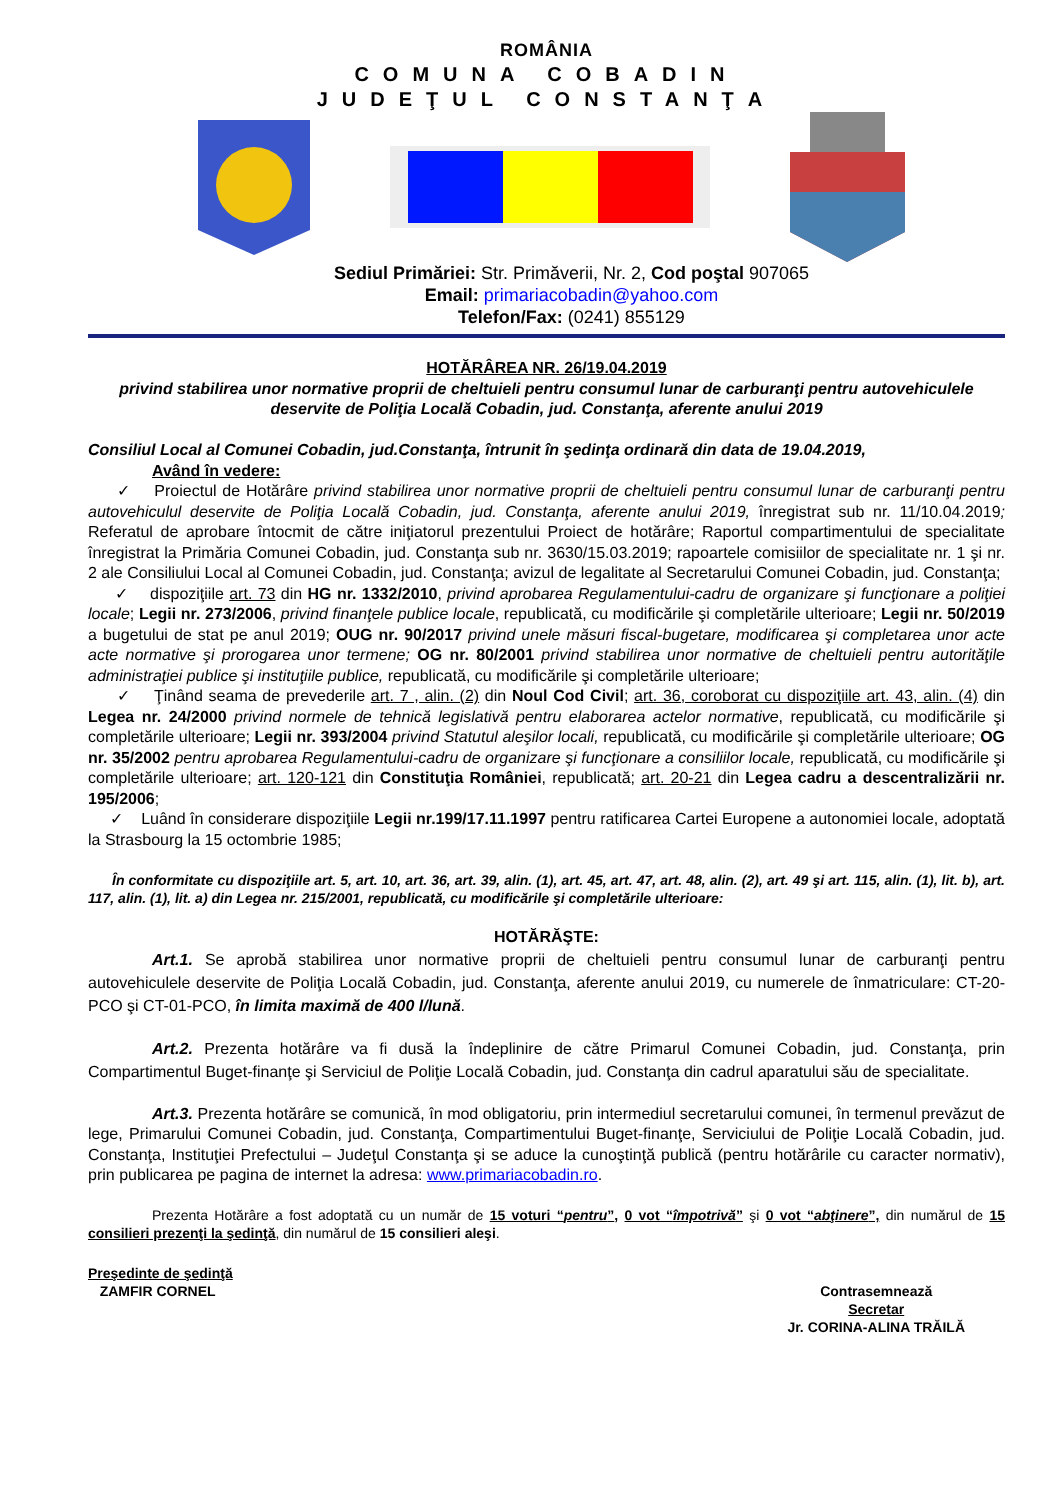ROMÂNIA
COMUNA COBADIN
JUDEŢUL CONSTANŢA
Sediul Primăriei: Str. Primăverii, Nr. 2, Cod poştal 907065
Email: primariacobadin@yahoo.com
Telefon/Fax: (0241) 855129
HOTĂRÂREA NR. 26/19.04.2019
privind stabilirea unor normative proprii de cheltuieli pentru consumul lunar de carburanţi pentru autovehiculele deservite de Poliţia Locală Cobadin, jud. Constanţa, aferente anului 2019
Consiliul Local al Comunei Cobadin, jud.Constanţa, întrunit în şedinţa ordinară din data de 19.04.2019,
Având în vedere:
✓ Proiectul de Hotărâre privind stabilirea unor normative proprii de cheltuieli pentru consumul lunar de carburanţi pentru autovehiculul deservite de Poliţia Locală Cobadin, jud. Constanţa, aferente anului 2019, înregistrat sub nr. 11/10.04.2019; Referatul de aprobare întocmit de către iniţiatorul prezentului Proiect de hotărâre; Raportul compartimentului de specialitate înregistrat la Primăria Comunei Cobadin, jud. Constanţa sub nr. 3630/15.03.2019; rapoartele comisiilor de specialitate nr. 1 şi nr. 2 ale Consiliului Local al Comunei Cobadin, jud. Constanţa; avizul de legalitate al Secretarului Comunei Cobadin, jud. Constanţa;
✓ dispoziţiile art. 73 din HG nr. 1332/2010, privind aprobarea Regulamentului-cadru de organizare şi funcţionare a poliţiei locale; Legii nr. 273/2006, privind finanţele publice locale, republicată, cu modificările şi completările ulterioare; Legii nr. 50/2019 a bugetului de stat pe anul 2019; OUG nr. 90/2017 privind unele măsuri fiscal-bugetare, modificarea şi completarea unor acte acte normative şi prorogarea unor termene; OG nr. 80/2001 privind stabilirea unor normative de cheltuieli pentru autorităţile administraţiei publice şi instituţiile publice, republicată, cu modificările şi completările ulterioare;
✓ Ţinând seama de prevederile art. 7 , alin. (2) din Noul Cod Civil; art. 36, coroborat cu dispoziţiile art. 43, alin. (4) din Legea nr. 24/2000 privind normele de tehnică legislativă pentru elaborarea actelor normative, republicată, cu modificările şi completările ulterioare; Legii nr. 393/2004 privind Statutul aleşilor locali, republicată, cu modificările şi completările ulterioare; OG nr. 35/2002 pentru aprobarea Regulamentului-cadru de organizare şi funcţionare a consiliilor locale, republicată, cu modificările şi completările ulterioare; art. 120-121 din Constituţia României, republicată; art. 20-21 din Legea cadru a descentralizării nr. 195/2006;
✓ Luând în considerare dispoziţiile Legii nr.199/17.11.1997 pentru ratificarea Cartei Europene a autonomiei locale, adoptată la Strasbourg la 15 octombrie 1985;
În conformitate cu dispoziţiile art. 5, art. 10, art. 36, art. 39, alin. (1), art. 45, art. 47, art. 48, alin. (2), art. 49 şi art. 115, alin. (1), lit. b), art. 117, alin. (1), lit. a) din Legea nr. 215/2001, republicată, cu modificările şi completările ulterioare:
HOTĂRĂŞTE:
Art.1. Se aprobă stabilirea unor normative proprii de cheltuieli pentru consumul lunar de carburanţi pentru autovehiculele deservite de Poliţia Locală Cobadin, jud. Constanţa, aferente anului 2019, cu numerele de înmatriculare: CT-20-PCO şi CT-01-PCO, în limita maximă de 400 l/lună.
Art.2. Prezenta hotărâre va fi dusă la îndeplinire de către Primarul Comunei Cobadin, jud. Constanţa, prin Compartimentul Buget-finanţe şi Serviciul de Poliţie Locală Cobadin, jud. Constanţa din cadrul aparatului său de specialitate.
Art.3. Prezenta hotărâre se comunică, în mod obligatoriu, prin intermediul secretarului comunei, în termenul prevăzut de lege, Primarului Comunei Cobadin, jud. Constanţa, Compartimentului Buget-finanţe, Serviciului de Poliţie Locală Cobadin, jud. Constanţa, Instituţiei Prefectului – Judeţul Constanţa şi se aduce la cunoştinţă publică (pentru hotărârile cu caracter normativ), prin publicarea pe pagina de internet la adresa: www.primariacobadin.ro.
Prezenta Hotărâre a fost adoptată cu un număr de 15 voturi “pentru”, 0 vot “împotrivă” şi 0 vot “abţinere”, din numărul de 15 consilieri prezenţi la şedinţă, din numărul de 15 consilieri aleşi.
Preşedinte de şedinţă
ZAMFIR CORNEL
Contrasemnează
Secretar
Jr. CORINA-ALINA TRĂILĂ